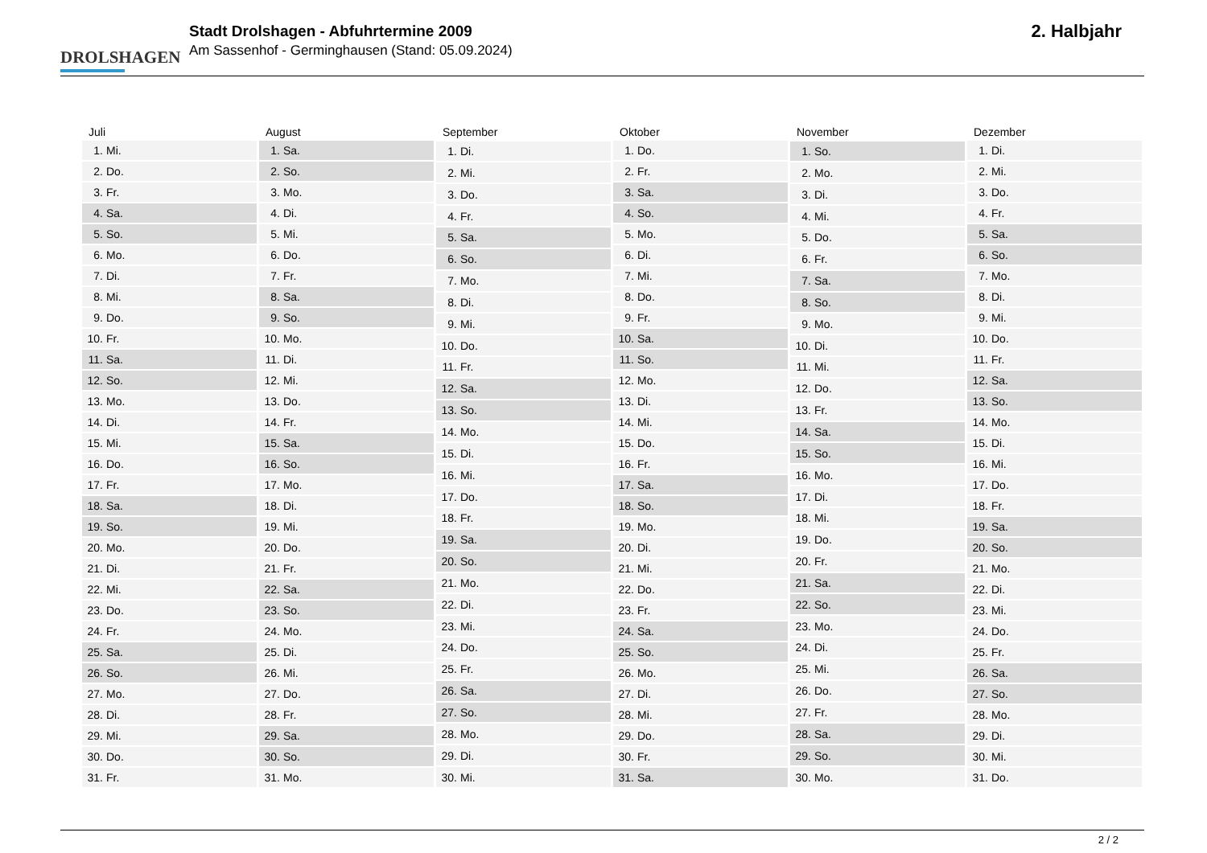DROLSHAGEN
Stadt Drolshagen - Abfuhrtermine 2009
Am Sassenhof - Germinghausen (Stand: 05.09.2024)
2. Halbjahr
| Juli | |
| --- | --- |
| 1. | Mi. |
| 2. | Do. |
| 3. | Fr. |
| 4. | Sa. |
| 5. | So. |
| 6. | Mo. |
| 7. | Di. |
| 8. | Mi. |
| 9. | Do. |
| 10. | Fr. |
| 11. | Sa. |
| 12. | So. |
| 13. | Mo. |
| 14. | Di. |
| 15. | Mi. |
| 16. | Do. |
| 17. | Fr. |
| 18. | Sa. |
| 19. | So. |
| 20. | Mo. |
| 21. | Di. |
| 22. | Mi. |
| 23. | Do. |
| 24. | Fr. |
| 25. | Sa. |
| 26. | So. |
| 27. | Mo. |
| 28. | Di. |
| 29. | Mi. |
| 30. | Do. |
| 31. | Fr. |
| August | |
| --- | --- |
| 1. | Sa. |
| 2. | So. |
| 3. | Mo. |
| 4. | Di. |
| 5. | Mi. |
| 6. | Do. |
| 7. | Fr. |
| 8. | Sa. |
| 9. | So. |
| 10. | Mo. |
| 11. | Di. |
| 12. | Mi. |
| 13. | Do. |
| 14. | Fr. |
| 15. | Sa. |
| 16. | So. |
| 17. | Mo. |
| 18. | Di. |
| 19. | Mi. |
| 20. | Do. |
| 21. | Fr. |
| 22. | Sa. |
| 23. | So. |
| 24. | Mo. |
| 25. | Di. |
| 26. | Mi. |
| 27. | Do. |
| 28. | Fr. |
| 29. | Sa. |
| 30. | So. |
| 31. | Mo. |
| September | |
| --- | --- |
| 1. | Di. |
| 2. | Mi. |
| 3. | Do. |
| 4. | Fr. |
| 5. | Sa. |
| 6. | So. |
| 7. | Mo. |
| 8. | Di. |
| 9. | Mi. |
| 10. | Do. |
| 11. | Fr. |
| 12. | Sa. |
| 13. | So. |
| 14. | Mo. |
| 15. | Di. |
| 16. | Mi. |
| 17. | Do. |
| 18. | Fr. |
| 19. | Sa. |
| 20. | So. |
| 21. | Mo. |
| 22. | Di. |
| 23. | Mi. |
| 24. | Do. |
| 25. | Fr. |
| 26. | Sa. |
| 27. | So. |
| 28. | Mo. |
| 29. | Di. |
| 30. | Mi. |
| Oktober | |
| --- | --- |
| 1. | Do. |
| 2. | Fr. |
| 3. | Sa. |
| 4. | So. |
| 5. | Mo. |
| 6. | Di. |
| 7. | Mi. |
| 8. | Do. |
| 9. | Fr. |
| 10. | Sa. |
| 11. | So. |
| 12. | Mo. |
| 13. | Di. |
| 14. | Mi. |
| 15. | Do. |
| 16. | Fr. |
| 17. | Sa. |
| 18. | So. |
| 19. | Mo. |
| 20. | Di. |
| 21. | Mi. |
| 22. | Do. |
| 23. | Fr. |
| 24. | Sa. |
| 25. | So. |
| 26. | Mo. |
| 27. | Di. |
| 28. | Mi. |
| 29. | Do. |
| 30. | Fr. |
| 31. | Sa. |
| November | |
| --- | --- |
| 1. | So. |
| 2. | Mo. |
| 3. | Di. |
| 4. | Mi. |
| 5. | Do. |
| 6. | Fr. |
| 7. | Sa. |
| 8. | So. |
| 9. | Mo. |
| 10. | Di. |
| 11. | Mi. |
| 12. | Do. |
| 13. | Fr. |
| 14. | Sa. |
| 15. | So. |
| 16. | Mo. |
| 17. | Di. |
| 18. | Mi. |
| 19. | Do. |
| 20. | Fr. |
| 21. | Sa. |
| 22. | So. |
| 23. | Mo. |
| 24. | Di. |
| 25. | Mi. |
| 26. | Do. |
| 27. | Fr. |
| 28. | Sa. |
| 29. | So. |
| 30. | Mo. |
| Dezember | |
| --- | --- |
| 1. | Di. |
| 2. | Mi. |
| 3. | Do. |
| 4. | Fr. |
| 5. | Sa. |
| 6. | So. |
| 7. | Mo. |
| 8. | Di. |
| 9. | Mi. |
| 10. | Do. |
| 11. | Fr. |
| 12. | Sa. |
| 13. | So. |
| 14. | Mo. |
| 15. | Di. |
| 16. | Mi. |
| 17. | Do. |
| 18. | Fr. |
| 19. | Sa. |
| 20. | So. |
| 21. | Mo. |
| 22. | Di. |
| 23. | Mi. |
| 24. | Do. |
| 25. | Fr. |
| 26. | Sa. |
| 27. | So. |
| 28. | Mo. |
| 29. | Di. |
| 30. | Mi. |
| 31. | Do. |
2 / 2